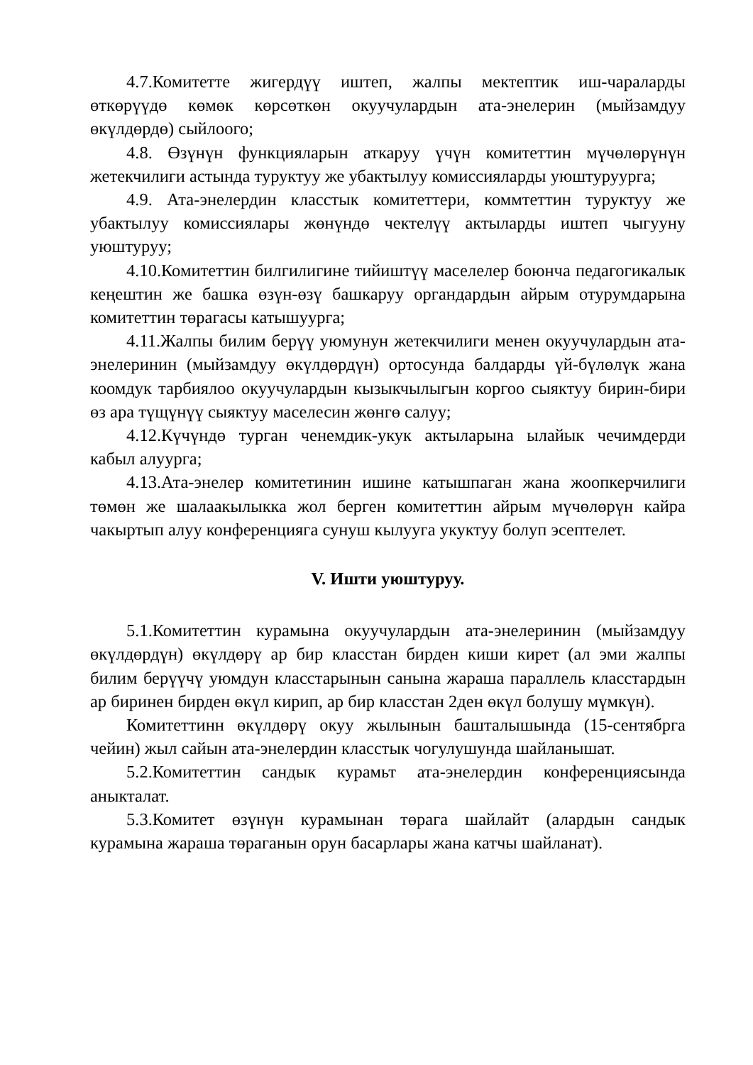4.7.Комитетте жигердүү иштеп, жалпы мектептик иш-чараларды өткөрүүдө көмөк көрсөткөн окуучулардын ата-энелерин (мыйзамдуу өкүлдөрдө) сыйлоого;
4.8. Өзүнүн функцияларын аткаруу үчүн комитеттин мүчөлөрүнүн жетекчилиги астында туруктуу же убактылуу комиссияларды уюштуруурга;
4.9. Ата-энелердин класстык комитеттери, коммтеттин туруктуу же убактылуу комиссиялары жөнүндө чектелүү актыларды иштеп чыгууну уюштуруу;
4.10.Комитеттин билгилигине тийиштүү маселелер боюнча педагогикалык кеңештин же башка өзүн-өзү башкаруу органдардын айрым отурумдарына комитеттин төрагасы катышуурга;
4.11.Жалпы билим берүү уюмунун жетекчилиги менен окуучулардын ата-энелеринин (мыйзамдуу өкүлдөрдүн) ортосунда балдарды үй-бүлөлүк жана коомдук тарбиялоо окуучулардын кызыкчылыгын коргоо сыяктуу бирин-бири өз ара түщүнүү сыяктуу маселесин жөнгө салуу;
4.12.Күчүндө турган ченемдик-укук актыларына ылайык чечимдерди кабыл алуурга;
4.13.Ата-энелер комитетинин ишине катышпаган жана жоопкерчилиги төмөн же шалаакылыкка жол берген комитеттин айрым мүчөлөрүн кайра чакыртып алуу конференцияга сунуш кылууга укуктуу болуп эсептелет.
V. Ишти уюштуруу.
5.1.Комитеттин курамына окуучулардын ата-энелеринин (мыйзамдуу өкүлдөрдүн) өкүлдөрү ар бир класстан бирден киши кирет (ал эми жалпы билим берүүчү уюмдун класстарынын санына жараша параллель класстардын ар биринен бирден өкүл кирип, ар бир класстан 2ден өкүл болушу мүмкүн).
Комитеттинн өкүлдөрү окуу жылынын башталышында (15-сентябрга чейин) жыл сайын ата-энелердин класстык чогулушунда шайланышат.
5.2.Комитеттин сандык курамьт ата-энелердин конференциясында аныкталат.
5.3.Комитет өзүнүн курамынан төрага шайлайт (алардын сандык курамына жараша төраганын орун басарлары жана катчы шайланат).